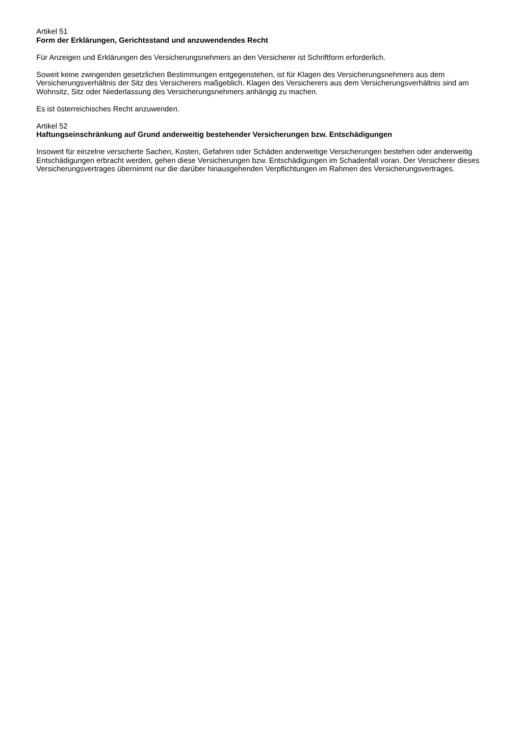Artikel 51
Form der Erklärungen, Gerichtsstand und anzuwendendes Recht
Für Anzeigen und Erklärungen des Versicherungsnehmers an den Versicherer ist Schriftform erforderlich.
Soweit keine zwingenden gesetzlichen Bestimmungen entgegenstehen, ist für Klagen des Versicherungsnehmers aus dem Versicherungsverhältnis der Sitz des Versicherers maßgeblich. Klagen des Versicherers aus dem Versicherungsverhältnis sind am Wohnsitz, Sitz oder Niederlassung des Versicherungsnehmers anhängig zu machen.
Es ist österreichisches Recht anzuwenden.
Artikel 52
Haftungseinschränkung auf Grund anderweitig bestehender Versicherungen bzw. Entschädigungen
Insoweit für einzelne versicherte Sachen, Kosten, Gefahren oder Schäden anderweitige Versicherungen bestehen oder anderweitig Entschädigungen erbracht werden, gehen diese Versicherungen bzw. Entschädigungen im Schadenfall voran. Der Versicherer dieses Versicherungsvertrages übernimmt nur die darüber hinausgehenden Verpflichtungen im Rahmen des Versicherungsvertrages.